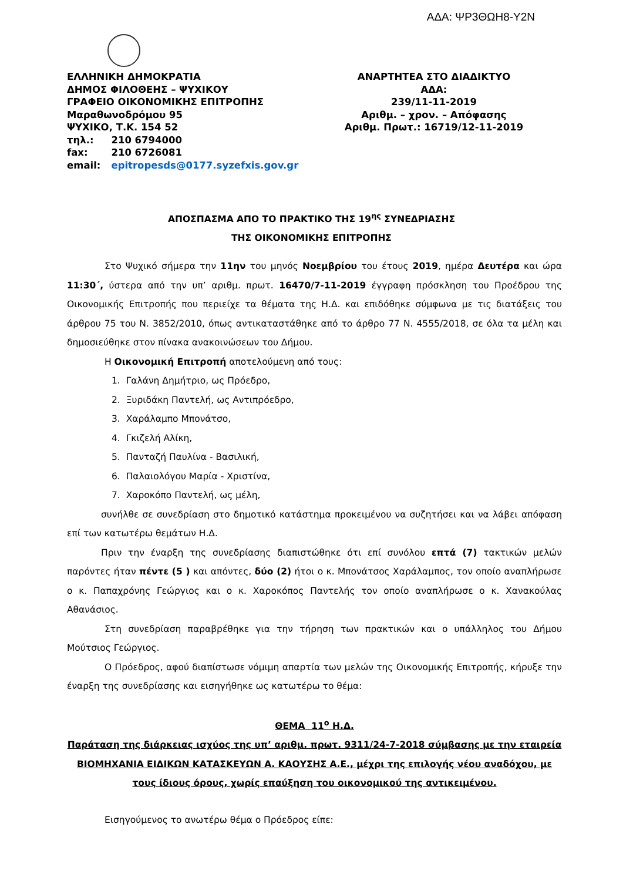ΑΔΑ: ΨΡ3ΘΩΗ8-Υ2Ν
ΕΛΛΗΝΙΚΗ ΔΗΜΟΚΡΑΤΙΑ
ΔΗΜΟΣ ΦΙΛΟΘΕΗΣ – ΨΥΧΙΚΟΥ
ΓΡΑΦΕΙΟ ΟΙΚΟΝΟΜΙΚΗΣ ΕΠΙΤΡΟΠΗΣ
Μαραθωνοδρόμου 95
ΨΥΧΙΚΟ, Τ.Κ. 154 52
| τηλ.: | 210 6794000 |
| fax: | 210 6726081 |
| email: | epitropesds@0177.syzefxis.gov.gr |
ΑΝΑΡΤΗΤΕΑ ΣΤΟ ΔΙΑΔΙΚΤΥΟ
ΑΔΑ:
239/11-11-2019
Αριθμ. – χρον. – Απόφασης
Αριθμ. Πρωτ.: 16719/12-11-2019
ΑΠΟΣΠΑΣΜΑ ΑΠΟ ΤΟ ΠΡΑΚΤΙΚΟ ΤΗΣ 19<sup>ης</sup> ΣΥΝΕΔΡΙΑΣΗΣ
ΤΗΣ ΟΙΚΟΝΟΜΙΚΗΣ ΕΠΙΤΡΟΠΗΣ
Στο Ψυχικό σήμερα την 11ην του μηνός Νοεμβρίου του έτους 2019, ημέρα Δευτέρα και ώρα 11:30΄, ύστερα από την υπ’ αριθμ. πρωτ. 16470/7-11-2019 έγγραφη πρόσκληση του Προέδρου της Οικονομικής Επιτροπής που περιείχε τα θέματα της Η.Δ. και επιδόθηκε σύμφωνα με τις διατάξεις του άρθρου 75 του Ν. 3852/2010, όπως αντικαταστάθηκε από το άρθρο 77 Ν. 4555/2018, σε όλα τα μέλη και δημοσιεύθηκε στον πίνακα ανακοινώσεων του Δήμου.
Η Οικονομική Επιτροπή αποτελούμενη από τους:
1. Γαλάνη Δημήτριο, ως Πρόεδρο,
2. Ξυριδάκη Παντελή, ως Αντιπρόεδρο,
3. Χαράλαμπο Μπονάτσο,
4. Γκιζελή Αλίκη,
5. Πανταζή Παυλίνα - Βασιλική,
6. Παλαιολόγου Μαρία - Χριστίνα,
7. Χαροκόπο Παντελή, ως μέλη,
συνήλθε σε συνεδρίαση στο δημοτικό κατάστημα προκειμένου να συζητήσει και να λάβει απόφαση επί των κατωτέρω θεμάτων Η.Δ.
Πριν την έναρξη της συνεδρίασης διαπιστώθηκε ότι επί συνόλου επτά (7) τακτικών μελών παρόντες ήταν πέντε (5 ) και απόντες, δύο (2) ήτοι ο κ. Μπονάτσος Χαράλαμπος, τον οποίο αναπλήρωσε ο κ. Παπαχρόνης Γεώργιος και ο κ. Χαροκόπος Παντελής τον οποίο αναπλήρωσε ο κ. Χανακούλας Αθανάσιος.
Στη συνεδρίαση παραβρέθηκε για την τήρηση των πρακτικών και ο υπάλληλος του Δήμου Μούτσιος Γεώργιος.
Ο Πρόεδρος, αφού διαπίστωσε νόμιμη απαρτία των μελών της Οικονομικής Επιτροπής, κήρυξε την έναρξη της συνεδρίασης και εισηγήθηκε ως κατωτέρω το θέμα:
ΘΕΜΑ 11<sup>ο</sup> Η.Δ.
Παράταση της διάρκειας ισχύος της υπ’ αριθμ. πρωτ. 9311/24-7-2018 σύμβασης με την εταιρεία ΒΙΟΜΗΧΑΝΙΑ ΕΙΔΙΚΩΝ ΚΑΤΑΣΚΕΥΩΝ Α. ΚΑΟΥΣΗΣ Α.Ε., μέχρι της επιλογής νέου αναδόχου, με τους ίδιους όρους, χωρίς επαύξηση του οικονομικού της αντικειμένου.
Εισηγούμενος το ανωτέρω θέμα ο Πρόεδρος είπε: